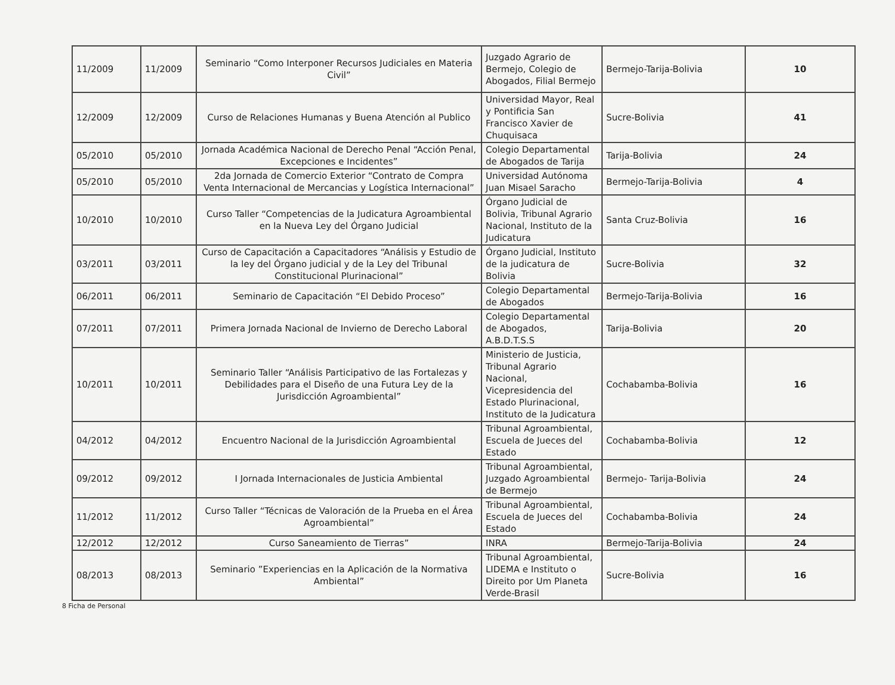| 11/2009 | 11/2009 | Seminario “Como Interponer Recursos Judiciales en Materia Civil” | Juzgado Agrario de Bermejo, Colegio de Abogados, Filial Bermejo | Bermejo-Tarija-Bolivia | 10 |
| 12/2009 | 12/2009 | Curso de Relaciones Humanas y Buena Atención al Publico | Universidad Mayor, Real y Pontificia San Francisco Xavier de Chuquisaca | Sucre-Bolivia | 41 |
| 05/2010 | 05/2010 | Jornada Académica Nacional de Derecho Penal “Acción Penal, Excepciones e Incidentes” | Colegio Departamental de Abogados de Tarija | Tarija-Bolivia | 24 |
| 05/2010 | 05/2010 | 2da Jornada de Comercio Exterior “Contrato de Compra Venta Internacional de Mercancias y Logística Internacional” | Universidad Autónoma Juan Misael Saracho | Bermejo-Tarija-Bolivia | 4 |
| 10/2010 | 10/2010 | Curso Taller “Competencias de la Judicatura Agroambiental en la Nueva Ley del Órgano Judicial | Órgano Judicial de Bolivia, Tribunal Agrario Nacional, Instituto de la Judicatura | Santa Cruz-Bolivia | 16 |
| 03/2011 | 03/2011 | Curso de Capacitación a Capacitadores “Análisis y Estudio de la ley del Órgano judicial y de la Ley del Tribunal Constitucional Plurinacional” | Órgano Judicial, Instituto de la judicatura de Bolivia | Sucre-Bolivia | 32 |
| 06/2011 | 06/2011 | Seminario de Capacitación “El Debido Proceso” | Colegio Departamental de Abogados | Bermejo-Tarija-Bolivia | 16 |
| 07/2011 | 07/2011 | Primera Jornada Nacional de Invierno de Derecho Laboral | Colegio Departamental de Abogados, A.B.D.T.S.S | Tarija-Bolivia | 20 |
| 10/2011 | 10/2011 | Seminario Taller “Análisis Participativo de las Fortalezas y Debilidades para el Diseño de una Futura Ley de la Jurisdicción Agroambiental” | Ministerio de Justicia, Tribunal Agrario Nacional, Vicepresidencia del Estado Plurinacional, Instituto de la Judicatura | Cochabamba-Bolivia | 16 |
| 04/2012 | 04/2012 | Encuentro Nacional de la Jurisdicción Agroambiental | Tribunal Agroambiental, Escuela de Jueces del Estado | Cochabamba-Bolivia | 12 |
| 09/2012 | 09/2012 | I Jornada Internacionales de Justicia Ambiental | Tribunal Agroambiental, Juzgado Agroambiental de Bermejo | Bermejo- Tarija-Bolivia | 24 |
| 11/2012 | 11/2012 | Curso Taller “Técnicas de Valoración de la Prueba en el Área Agroambiental” | Tribunal Agroambiental, Escuela de Jueces del Estado | Cochabamba-Bolivia | 24 |
| 12/2012 | 12/2012 | Curso Saneamiento de Tierras” | INRA | Bermejo-Tarija-Bolivia | 24 |
| 08/2013 | 08/2013 | Seminario ”Experiencias en la Aplicación de la Normativa Ambiental” | Tribunal Agroambiental, LIDEMA e Instituto o Direito por Um Planeta Verde-Brasil | Sucre-Bolivia | 16 |
8 Ficha de Personal